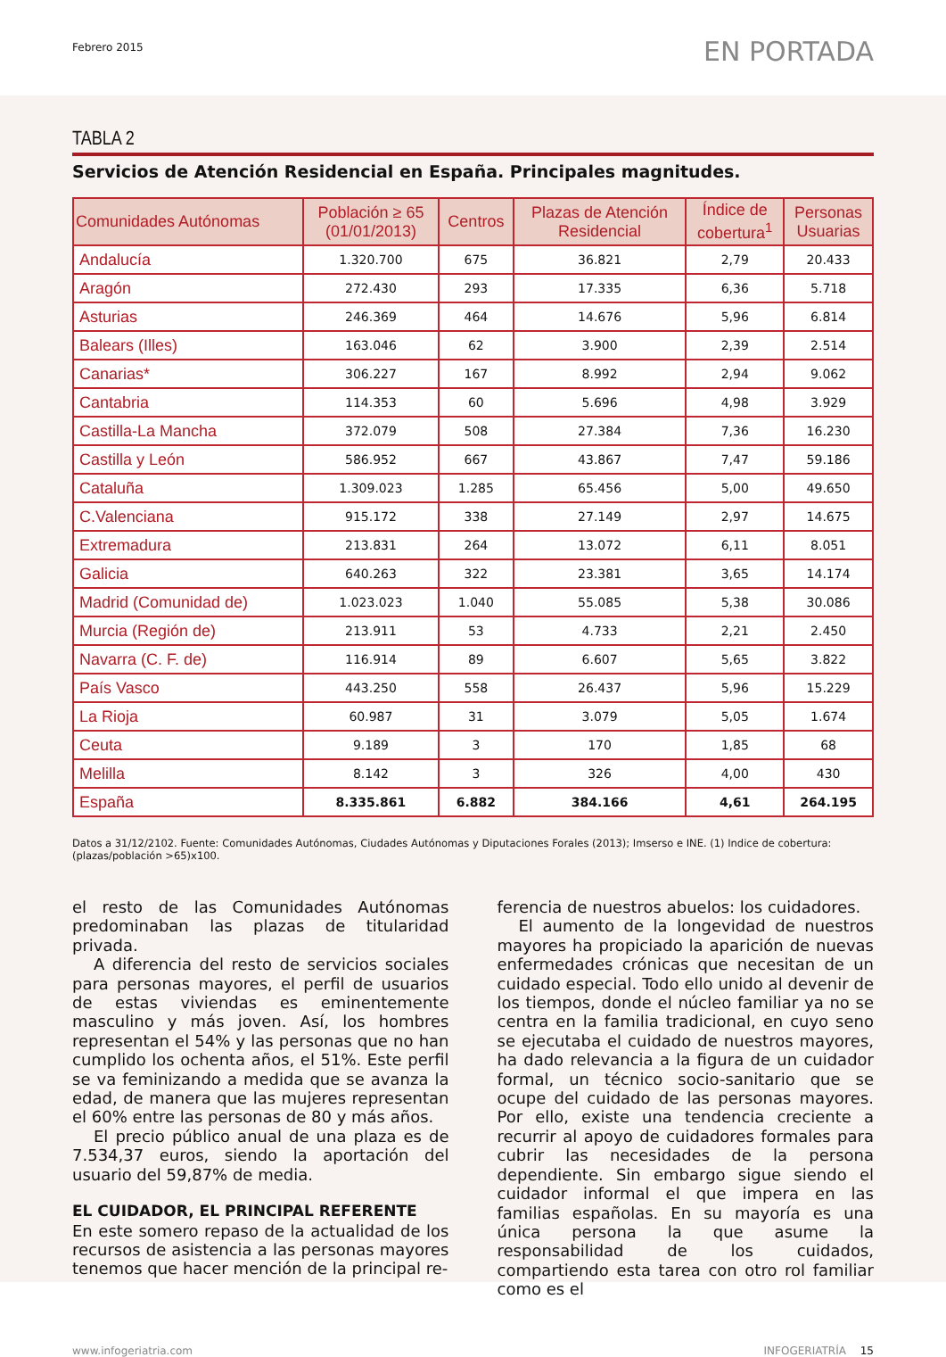Febrero 2015
EN PORTADA
TABLA 2
Servicios de Atención Residencial en España. Principales magnitudes.
| Comunidades Autónomas | Población ≥ 65 (01/01/2013) | Centros | Plazas de Atención Residencial | Índice de cobertura<sup>1</sup> | Personas Usuarias |
| --- | --- | --- | --- | --- | --- |
| Andalucía | 1.320.700 | 675 | 36.821 | 2,79 | 20.433 |
| Aragón | 272.430 | 293 | 17.335 | 6,36 | 5.718 |
| Asturias | 246.369 | 464 | 14.676 | 5,96 | 6.814 |
| Balears (Illes) | 163.046 | 62 | 3.900 | 2,39 | 2.514 |
| Canarias* | 306.227 | 167 | 8.992 | 2,94 | 9.062 |
| Cantabria | 114.353 | 60 | 5.696 | 4,98 | 3.929 |
| Castilla-La Mancha | 372.079 | 508 | 27.384 | 7,36 | 16.230 |
| Castilla y León | 586.952 | 667 | 43.867 | 7,47 | 59.186 |
| Cataluña | 1.309.023 | 1.285 | 65.456 | 5,00 | 49.650 |
| C.Valenciana | 915.172 | 338 | 27.149 | 2,97 | 14.675 |
| Extremadura | 213.831 | 264 | 13.072 | 6,11 | 8.051 |
| Galicia | 640.263 | 322 | 23.381 | 3,65 | 14.174 |
| Madrid (Comunidad de) | 1.023.023 | 1.040 | 55.085 | 5,38 | 30.086 |
| Murcia (Región de) | 213.911 | 53 | 4.733 | 2,21 | 2.450 |
| Navarra (C. F. de) | 116.914 | 89 | 6.607 | 5,65 | 3.822 |
| País Vasco | 443.250 | 558 | 26.437 | 5,96 | 15.229 |
| La Rioja | 60.987 | 31 | 3.079 | 5,05 | 1.674 |
| Ceuta | 9.189 | 3 | 170 | 1,85 | 68 |
| Melilla | 8.142 | 3 | 326 | 4,00 | 430 |
| España | 8.335.861 | 6.882 | 384.166 | 4,61 | 264.195 |
Datos a 31/12/2102. Fuente: Comunidades Autónomas, Ciudades Autónomas y Diputaciones Forales (2013); Imserso e INE. (1) Indice de cobertura: (plazas/población >65)x100.
el resto de las Comunidades Autónomas predominaban las plazas de titularidad privada.
A diferencia del resto de servicios sociales para personas mayores, el perfil de usuarios de estas viviendas es eminentemente masculino y más joven. Así, los hombres representan el 54% y las personas que no han cumplido los ochenta años, el 51%. Este perfil se va feminizando a medida que se avanza la edad, de manera que las mujeres representan el 60% entre las personas de 80 y más años.
El precio público anual de una plaza es de 7.534,37 euros, siendo la aportación del usuario del 59,87% de media.
EL CUIDADOR, EL PRINCIPAL REFERENTE
En este somero repaso de la actualidad de los recursos de asistencia a las personas mayores tenemos que hacer mención de la principal re-
ferencia de nuestros abuelos: los cuidadores.
El aumento de la longevidad de nuestros mayores ha propiciado la aparición de nuevas enfermedades crónicas que necesitan de un cuidado especial. Todo ello unido al devenir de los tiempos, donde el núcleo familiar ya no se centra en la familia tradicional, en cuyo seno se ejecutaba el cuidado de nuestros mayores, ha dado relevancia a la figura de un cuidador formal, un técnico socio-sanitario que se ocupe del cuidado de las personas mayores. Por ello, existe una tendencia creciente a recurrir al apoyo de cuidadores formales para cubrir las necesidades de la persona dependiente. Sin embargo sigue siendo el cuidador informal el que impera en las familias españolas. En su mayoría es una única persona la que asume la responsabilidad de los cuidados, compartiendo esta tarea con otro rol familiar como es el
www.infogeriatria.com INFOGERIATRÍA 15